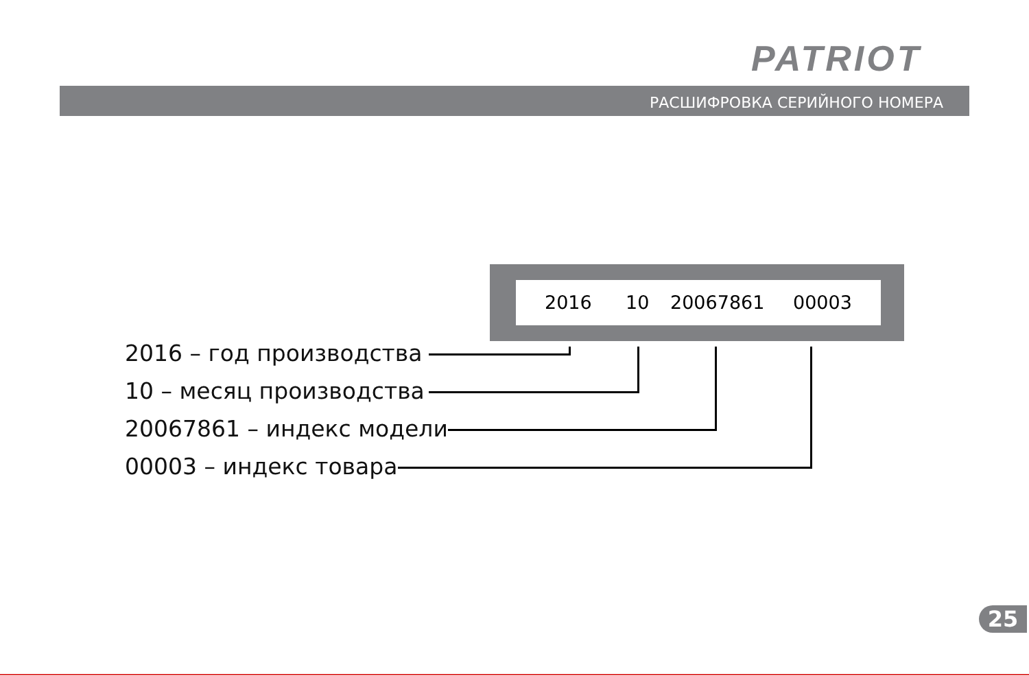PATRIOT
РАСШИФРОВКА СЕРИЙНОГО НОМЕРА
2016 10 20067861 00003
2016 – год производства
10 – месяц производства
20067861 – индекс модели
00003 – индекс товара
25